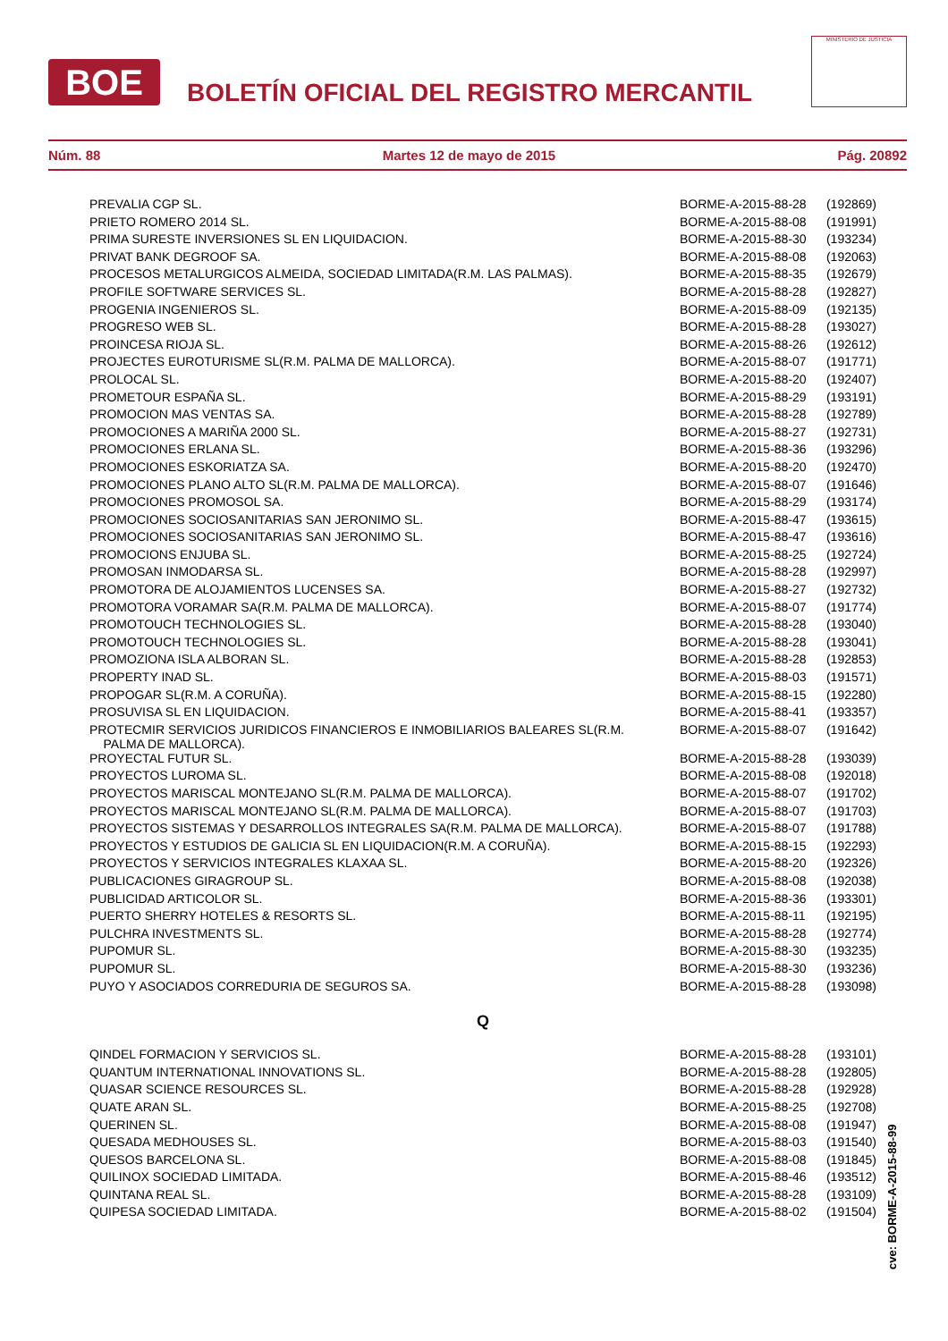BOE
BOLETÍN OFICIAL DEL REGISTRO MERCANTIL
MINISTERIO DE JUSTICIA
Núm. 88 Martes 12 de mayo de 2015 Pág. 20892
| PREVALIA CGP SL. | BORME-A-2015-88-28 | (192869) |
| PRIETO ROMERO 2014 SL. | BORME-A-2015-88-08 | (191991) |
| PRIMA SURESTE INVERSIONES SL EN LIQUIDACION. | BORME-A-2015-88-30 | (193234) |
| PRIVAT BANK DEGROOF SA. | BORME-A-2015-88-08 | (192063) |
| PROCESOS METALURGICOS ALMEIDA, SOCIEDAD LIMITADA(R.M. LAS PALMAS). | BORME-A-2015-88-35 | (192679) |
| PROFILE SOFTWARE SERVICES SL. | BORME-A-2015-88-28 | (192827) |
| PROGENIA INGENIEROS SL. | BORME-A-2015-88-09 | (192135) |
| PROGRESO WEB SL. | BORME-A-2015-88-28 | (193027) |
| PROINCESA RIOJA SL. | BORME-A-2015-88-26 | (192612) |
| PROJECTES EUROTURISME SL(R.M. PALMA DE MALLORCA). | BORME-A-2015-88-07 | (191771) |
| PROLOCAL SL. | BORME-A-2015-88-20 | (192407) |
| PROMETOUR ESPAÑA SL. | BORME-A-2015-88-29 | (193191) |
| PROMOCION MAS VENTAS SA. | BORME-A-2015-88-28 | (192789) |
| PROMOCIONES A MARIÑA 2000 SL. | BORME-A-2015-88-27 | (192731) |
| PROMOCIONES ERLANA SL. | BORME-A-2015-88-36 | (193296) |
| PROMOCIONES ESKORIATZA SA. | BORME-A-2015-88-20 | (192470) |
| PROMOCIONES PLANO ALTO SL(R.M. PALMA DE MALLORCA). | BORME-A-2015-88-07 | (191646) |
| PROMOCIONES PROMOSOL SA. | BORME-A-2015-88-29 | (193174) |
| PROMOCIONES SOCIOSANITARIAS SAN JERONIMO SL. | BORME-A-2015-88-47 | (193615) |
| PROMOCIONES SOCIOSANITARIAS SAN JERONIMO SL. | BORME-A-2015-88-47 | (193616) |
| PROMOCIONS ENJUBA SL. | BORME-A-2015-88-25 | (192724) |
| PROMOSAN INMODARSA SL. | BORME-A-2015-88-28 | (192997) |
| PROMOTORA DE ALOJAMIENTOS LUCENSES SA. | BORME-A-2015-88-27 | (192732) |
| PROMOTORA VORAMAR SA(R.M. PALMA DE MALLORCA). | BORME-A-2015-88-07 | (191774) |
| PROMOTOUCH TECHNOLOGIES SL. | BORME-A-2015-88-28 | (193040) |
| PROMOTOUCH TECHNOLOGIES SL. | BORME-A-2015-88-28 | (193041) |
| PROMOZIONA ISLA ALBORAN SL. | BORME-A-2015-88-28 | (192853) |
| PROPERTY INAD SL. | BORME-A-2015-88-03 | (191571) |
| PROPOGAR SL(R.M. A CORUÑA). | BORME-A-2015-88-15 | (192280) |
| PROSUVISA SL EN LIQUIDACION. | BORME-A-2015-88-41 | (193357) |
| PROTECMIR SERVICIOS JURIDICOS FINANCIEROS E INMOBILIARIOS BALEARES SL(R.M. PALMA DE MALLORCA). | BORME-A-2015-88-07 | (191642) |
| PROYECTAL FUTUR SL. | BORME-A-2015-88-28 | (193039) |
| PROYECTOS LUROMA SL. | BORME-A-2015-88-08 | (192018) |
| PROYECTOS MARISCAL MONTEJANO SL(R.M. PALMA DE MALLORCA). | BORME-A-2015-88-07 | (191702) |
| PROYECTOS MARISCAL MONTEJANO SL(R.M. PALMA DE MALLORCA). | BORME-A-2015-88-07 | (191703) |
| PROYECTOS SISTEMAS Y DESARROLLOS INTEGRALES SA(R.M. PALMA DE MALLORCA). | BORME-A-2015-88-07 | (191788) |
| PROYECTOS Y ESTUDIOS DE GALICIA SL EN LIQUIDACION(R.M. A CORUÑA). | BORME-A-2015-88-15 | (192293) |
| PROYECTOS Y SERVICIOS INTEGRALES KLAXAA SL. | BORME-A-2015-88-20 | (192326) |
| PUBLICACIONES GIRAGROUP SL. | BORME-A-2015-88-08 | (192038) |
| PUBLICIDAD ARTICOLOR SL. | BORME-A-2015-88-36 | (193301) |
| PUERTO SHERRY HOTELES & RESORTS SL. | BORME-A-2015-88-11 | (192195) |
| PULCHRA INVESTMENTS SL. | BORME-A-2015-88-28 | (192774) |
| PUPOMUR SL. | BORME-A-2015-88-30 | (193235) |
| PUPOMUR SL. | BORME-A-2015-88-30 | (193236) |
| PUYO Y ASOCIADOS CORREDURIA DE SEGUROS SA. | BORME-A-2015-88-28 | (193098) |
Q
| QINDEL FORMACION Y SERVICIOS SL. | BORME-A-2015-88-28 | (193101) |
| QUANTUM INTERNATIONAL INNOVATIONS SL. | BORME-A-2015-88-28 | (192805) |
| QUASAR SCIENCE RESOURCES SL. | BORME-A-2015-88-28 | (192928) |
| QUATE ARAN SL. | BORME-A-2015-88-25 | (192708) |
| QUERINEN SL. | BORME-A-2015-88-08 | (191947) |
| QUESADA MEDHOUSES SL. | BORME-A-2015-88-03 | (191540) |
| QUESOS BARCELONA SL. | BORME-A-2015-88-08 | (191845) |
| QUILINOX SOCIEDAD LIMITADA. | BORME-A-2015-88-46 | (193512) |
| QUINTANA REAL SL. | BORME-A-2015-88-28 | (193109) |
| QUIPESA SOCIEDAD LIMITADA. | BORME-A-2015-88-02 | (191504) |
cve: BORME-A-2015-88-99